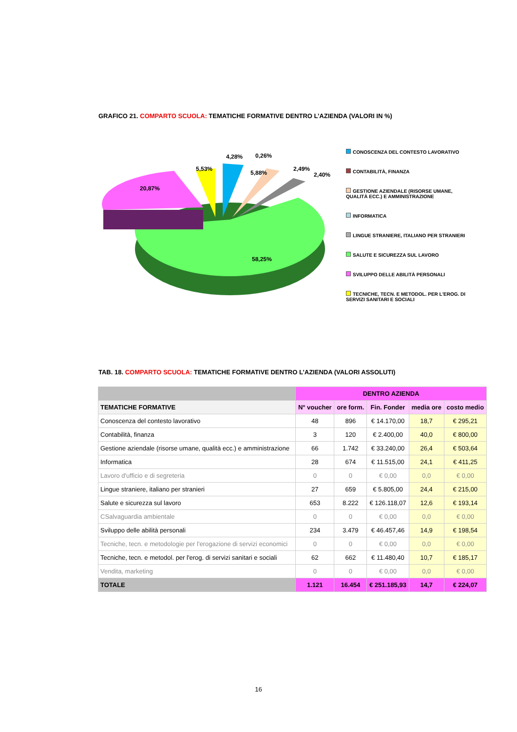GRAFICO 21. COMPARTO SCUOLA: TEMATICHE FORMATIVE DENTRO L’AZIENDA (VALORI IN %)
20,87%
5,53%
4,28%
0,26%
5,88%
2,49%
2,40%
58,25%
CONOSCENZA DEL CONTESTO LAVORATIVO
CONTABILITÀ, FINANZA
GESTIONE AZIENDALE (RISORSE UMANE, QUALITÀ ECC.) E AMMINISTRAZIONE
INFORMATICA
LINGUE STRANIERE, ITALIANO PER STRANIERI
SALUTE E SICUREZZA SUL LAVORO
SVILUPPO DELLE ABILITÀ PERSONALI
TECNICHE, TECN. E METODOL. PER L'EROG. DI SERVIZI SANITARI E SOCIALI
TAB. 18. COMPARTO SCUOLA: TEMATICHE FORMATIVE DENTRO L’AZIENDA (VALORI ASSOLUTI)
| | DENTRO AZIENDA | | | | |
| --- | --- | --- | --- | --- | --- |
| TEMATICHE FORMATIVE | N° voucher | ore form. | Fin. Fonder | media ore | costo medio |
| Conoscenza del contesto lavorativo | 48 | 896 | € 14.170,00 | 18,7 | € 295,21 |
| Contabilità, finanza | 3 | 120 | € 2.400,00 | 40,0 | € 800,00 |
| Gestione aziendale (risorse umane, qualità ecc.) e amministrazione | 66 | 1.742 | € 33.240,00 | 26,4 | € 503,64 |
| Informatica | 28 | 674 | € 11.515,00 | 24,1 | € 411,25 |
| Lavoro d'ufficio e di segreteria | 0 | 0 | € 0,00 | 0,0 | € 0,00 |
| Lingue straniere, italiano per stranieri | 27 | 659 | € 5.805,00 | 24,4 | € 215,00 |
| Salute e sicurezza sul lavoro | 653 | 8.222 | € 126.118,07 | 12,6 | € 193,14 |
| CSalvaguardia ambientale | 0 | 0 | € 0,00 | 0,0 | € 0,00 |
| Sviluppo delle abilità personali | 234 | 3.479 | € 46.457,46 | 14,9 | € 198,54 |
| Tecniche, tecn. e metodologie per l'erogazione di servizi economici | 0 | 0 | € 0,00 | 0,0 | € 0,00 |
| Tecniche, tecn. e metodol. per l'erog. di servizi sanitari e sociali | 62 | 662 | € 11.480,40 | 10,7 | € 185,17 |
| Vendita, marketing | 0 | 0 | € 0,00 | 0,0 | € 0,00 |
| TOTALE | 1.121 | 16.454 | € 251.185,93 | 14,7 | € 224,07 |
16